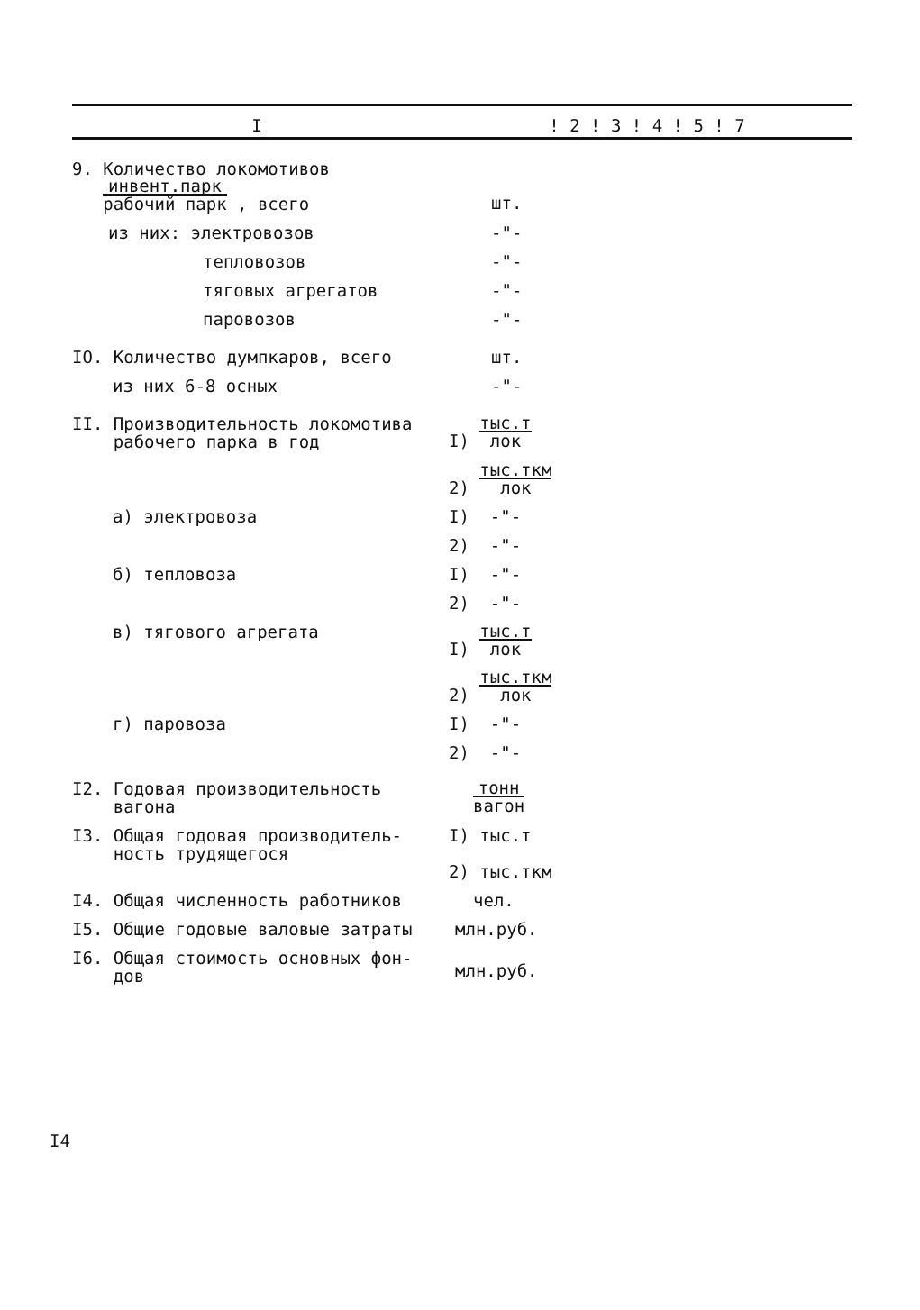| I | ! 2 ! 3 ! 4 ! 5 ! 7 |
| --- | --- |
| 9. Количество локомотивов инвент.парк рабочий парк , всего | шт. |
| из них: электровозов | -"- |
| тепловозов | -"- |
| тяговых агрегатов | -"- |
| паровозов | -"- |
| IO. Количество думпкаров, всего | шт. |
| из них 6-8 осных | -"- |
| II. Производительность локомотива рабочего парка в год | I) тыс.т лок |
| | 2) тыс.ткм лок |
| а) электровоза | I) -"- |
| | 2) -"- |
| б) тепловоза | I) -"- |
| | 2) -"- |
| в) тягового агрегата | I) тыс.т лок |
| | 2) тыс.ткм лок |
| г) паровоза | I) -"- |
| | 2) -"- |
| I2. Годовая производительность вагона | тонн вагон |
| I3. Общая годовая производитель- ность трудящегося | I) тыс.т 2) тыс.ткм |
| I4. Общая численность работников | чел. |
| I5. Общие годовые валовые затраты | млн.руб. |
| I6. Общая стоимость основных фон- дов | млн.руб. |
I4